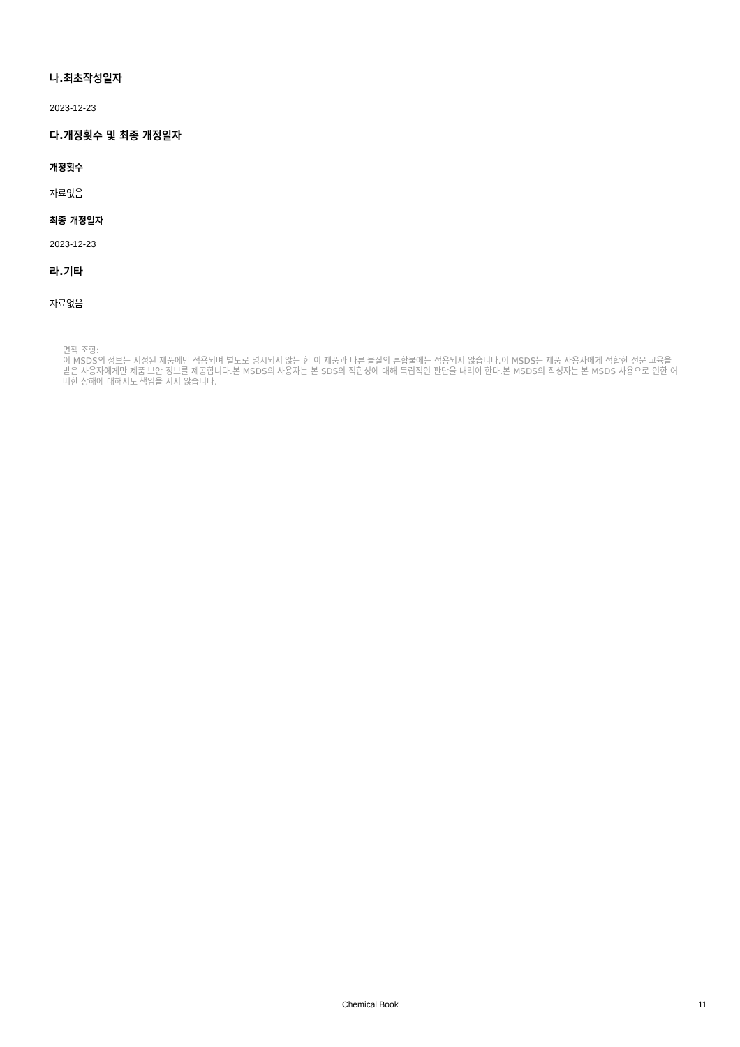나.최초작성일자
2023-12-23
다.개정횟수 및 최종 개정일자
개정횟수
자료없음
최종 개정일자
2023-12-23
라.기타
자료없음
면책 조항:
이 MSDS의 정보는 지정된 제품에만 적용되며 별도로 명시되지 않는 한 이 제품과 다른 물질의 혼합물에는 적용되지 않습니다.이 MSDS는 제품 사용자에게 적합한 전문 교육을 받은 사용자에게만 제품 보안 정보를 제공합니다.본 MSDS의 사용자는 본 SDS의 적합성에 대해 독립적인 판단을 내려야 한다.본 MSDS의 작성자는 본 MSDS 사용으로 인한 어떠한 상해에 대해서도 책임을 지지 않습니다.
Chemical Book 11